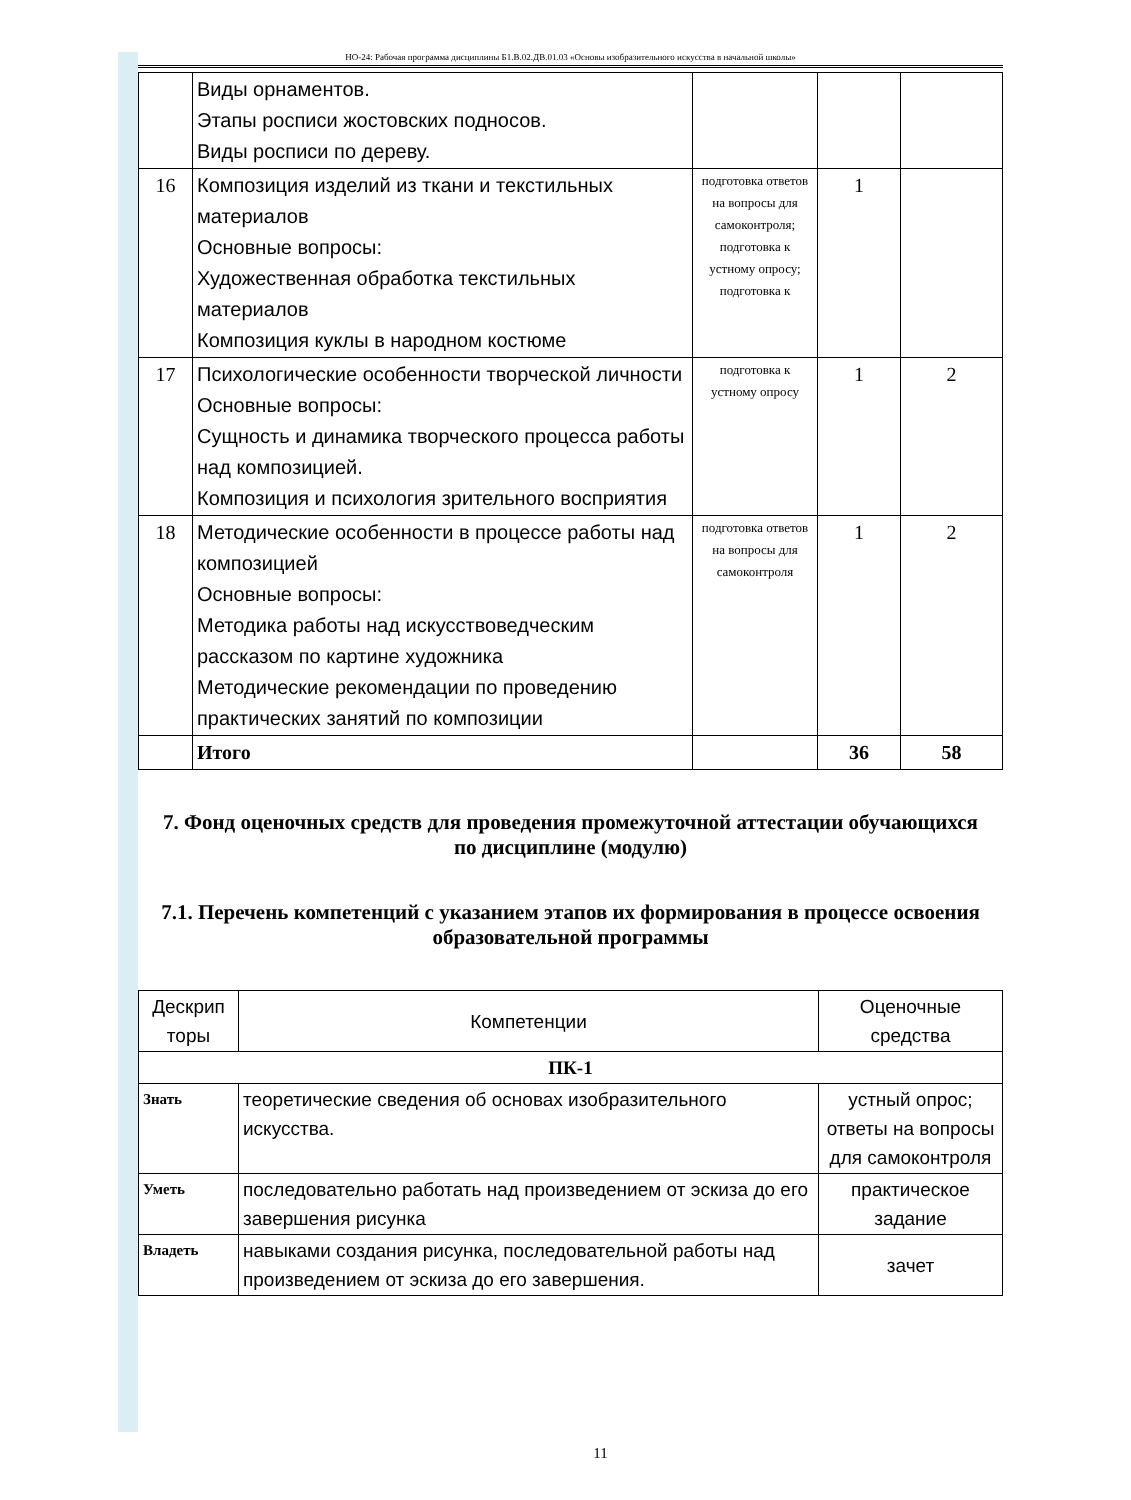НО-24: Рабочая программа дисциплины Б1.В.02.ДВ.01.03 «Основы изобразительного искусства в начальной школы»
| | Виды орнаментов. Этапы росписи жостовских подносов. Виды росписи по дереву. | | | |
| 16 | Композиция изделий из ткани и текстильных материалов Основные вопросы: Художественная обработка текстильных материалов Композиция куклы в народном костюме | подготовка ответов на вопросы для самоконтроля; подготовка к устному опросу; подготовка к | 1 | |
| 17 | Психологические особенности творческой личности Основные вопросы: Сущность и динамика творческого процесса работы над композицией. Композиция и психология зрительного восприятия | подготовка к устному опросу | 1 | 2 |
| 18 | Методические особенности в процессе работы над композицией Основные вопросы: Методика работы над искусствоведческим рассказом по картине художника Методические рекомендации по проведению практических занятий по композиции | подготовка ответов на вопросы для самоконтроля | 1 | 2 |
| | Итого | | 36 | 58 |
7. Фонд оценочных средств для проведения промежуточной аттестации обучающихся по дисциплине (модулю)
7.1. Перечень компетенций с указанием этапов их формирования в процессе освоения образовательной программы
| Дескрип торы | Компетенции | Оценочные средства |
| ПК-1 | | |
| Знать | теоретические сведения об основах изобразительного искусства. | устный опрос; ответы на вопросы для самоконтроля |
| Уметь | последовательно работать над произведением от эскиза до его завершения рисунка | практическое задание |
| Владеть | навыками создания рисунка, последовательной работы над произведением от эскиза до его завершения. | зачет |
11